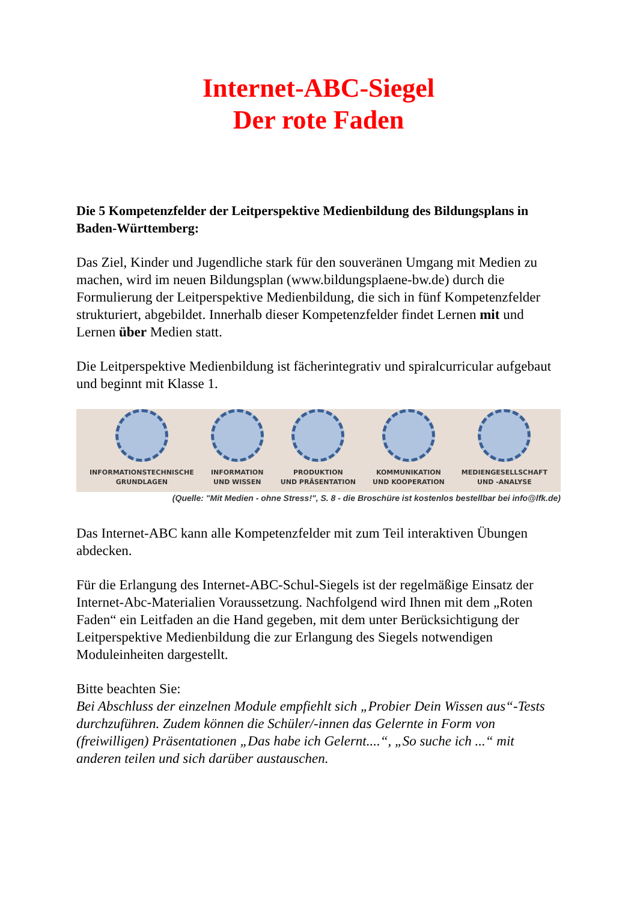Internet-ABC-Siegel
Der rote Faden
Die 5 Kompetenzfelder der Leitperspektive Medienbildung des Bildungsplans in Baden-Württemberg:
Das Ziel, Kinder und Jugendliche stark für den souveränen Umgang mit Medien zu machen, wird im neuen Bildungsplan (www.bildungsplaene-bw.de) durch die Formulierung der Leitperspektive Medienbildung, die sich in fünf Kompetenzfelder strukturiert, abgebildet. Innerhalb dieser Kompetenzfelder findet Lernen mit und Lernen über Medien statt.
Die Leitperspektive Medienbildung ist fächerintegrativ und spiralcurricular aufgebaut und beginnt mit Klasse 1.
INFORMATIONSTECHNISCHE
GRUNDLAGEN
INFORMATION
UND WISSEN
PRODUKTION
UND PRÄSENTATION
KOMMUNIKATION
UND KOOPERATION
MEDIENGESELLSCHAFT
UND -ANALYSE
(Quelle: "Mit Medien - ohne Stress!", S. 8 - die Broschüre ist kostenlos bestellbar bei info@lfk.de)
Das Internet-ABC kann alle Kompetenzfelder mit zum Teil interaktiven Übungen abdecken.
Für die Erlangung des Internet-ABC-Schul-Siegels ist der regelmäßige Einsatz der Internet-Abc-Materialien Voraussetzung. Nachfolgend wird Ihnen mit dem „Roten Faden“ ein Leitfaden an die Hand gegeben, mit dem unter Berücksichtigung der Leitperspektive Medienbildung die zur Erlangung des Siegels notwendigen Moduleinheiten dargestellt.
Bitte beachten Sie:
Bei Abschluss der einzelnen Module empfiehlt sich „Probier Dein Wissen aus“-Tests durchzuführen. Zudem können die Schüler/-innen das Gelernte in Form von (freiwilligen) Präsentationen „Das habe ich Gelernt....“, „So suche ich ...“ mit anderen teilen und sich darüber austauschen.